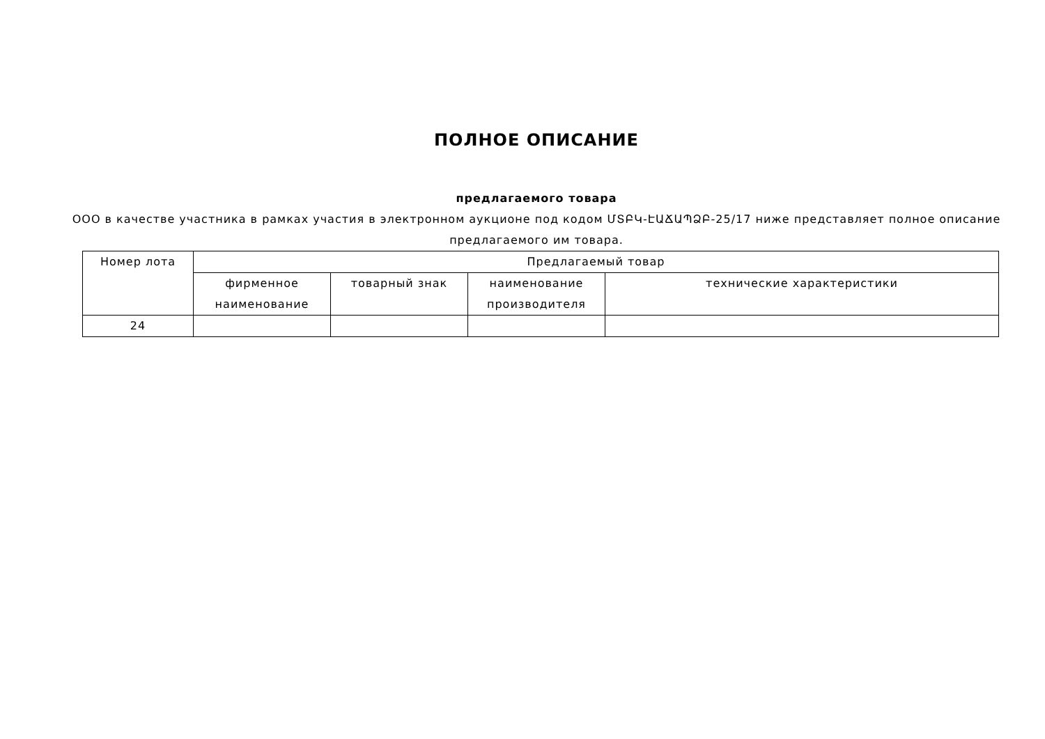ПОЛНОЕ ОПИСАНИЕ
предлагаемого товара
ООО в качестве участника в рамках участия в электронном аукционе под кодом ՄՏԲԿ-ԷԱՃԱՊՁԲ-25/17 ниже представляет полное описание предлагаемого им товара.
| Номер лота | Предлагаемый товар | | | |
| --- | --- | --- | --- | --- |
| | фирменное наименование | товарный знак | наименование производителя | технические характеристики |
| 24 | | | | |